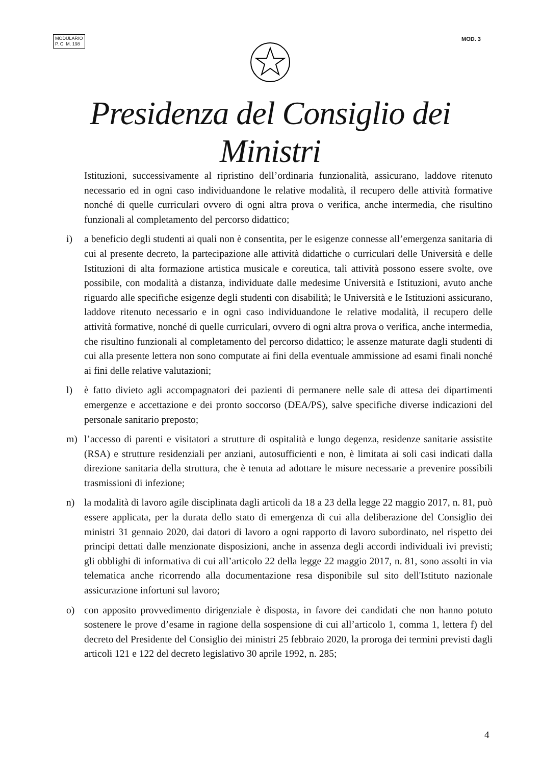MODULARIO
P. C. M. 198
MOD. 3
Presidenza del Consiglio dei Ministri
Istituzioni, successivamente al ripristino dell’ordinaria funzionalità, assicurano, laddove ritenuto necessario ed in ogni caso individuandone le relative modalità, il recupero delle attività formative nonché di quelle curriculari ovvero di ogni altra prova o verifica, anche intermedia, che risultino funzionali al completamento del percorso didattico;
i) a beneficio degli studenti ai quali non è consentita, per le esigenze connesse all’emergenza sanitaria di cui al presente decreto, la partecipazione alle attività didattiche o curriculari delle Università e delle Istituzioni di alta formazione artistica musicale e coreutica, tali attività possono essere svolte, ove possibile, con modalità a distanza, individuate dalle medesime Università e Istituzioni, avuto anche riguardo alle specifiche esigenze degli studenti con disabilità; le Università e le Istituzioni assicurano, laddove ritenuto necessario e in ogni caso individuandone le relative modalità, il recupero delle attività formative, nonché di quelle curriculari, ovvero di ogni altra prova o verifica, anche intermedia, che risultino funzionali al completamento del percorso didattico; le assenze maturate dagli studenti di cui alla presente lettera non sono computate ai fini della eventuale ammissione ad esami finali nonché ai fini delle relative valutazioni;
l) è fatto divieto agli accompagnatori dei pazienti di permanere nelle sale di attesa dei dipartimenti emergenze e accettazione e dei pronto soccorso (DEA/PS), salve specifiche diverse indicazioni del personale sanitario preposto;
m) l’accesso di parenti e visitatori a strutture di ospitalità e lungo degenza, residenze sanitarie assistite (RSA) e strutture residenziali per anziani, autosufficienti e non, è limitata ai soli casi indicati dalla direzione sanitaria della struttura, che è tenuta ad adottare le misure necessarie a prevenire possibili trasmissioni di infezione;
n) la modalità di lavoro agile disciplinata dagli articoli da 18 a 23 della legge 22 maggio 2017, n. 81, può essere applicata, per la durata dello stato di emergenza di cui alla deliberazione del Consiglio dei ministri 31 gennaio 2020, dai datori di lavoro a ogni rapporto di lavoro subordinato, nel rispetto dei principi dettati dalle menzionate disposizioni, anche in assenza degli accordi individuali ivi previsti; gli obblighi di informativa di cui all’articolo 22 della legge 22 maggio 2017, n. 81, sono assolti in via telematica anche ricorrendo alla documentazione resa disponibile sul sito dell'Istituto nazionale assicurazione infortuni sul lavoro;
o) con apposito provvedimento dirigenziale è disposta, in favore dei candidati che non hanno potuto sostenere le prove d’esame in ragione della sospensione di cui all’articolo 1, comma 1, lettera f) del decreto del Presidente del Consiglio dei ministri 25 febbraio 2020, la proroga dei termini previsti dagli articoli 121 e 122 del decreto legislativo 30 aprile 1992, n. 285;
4